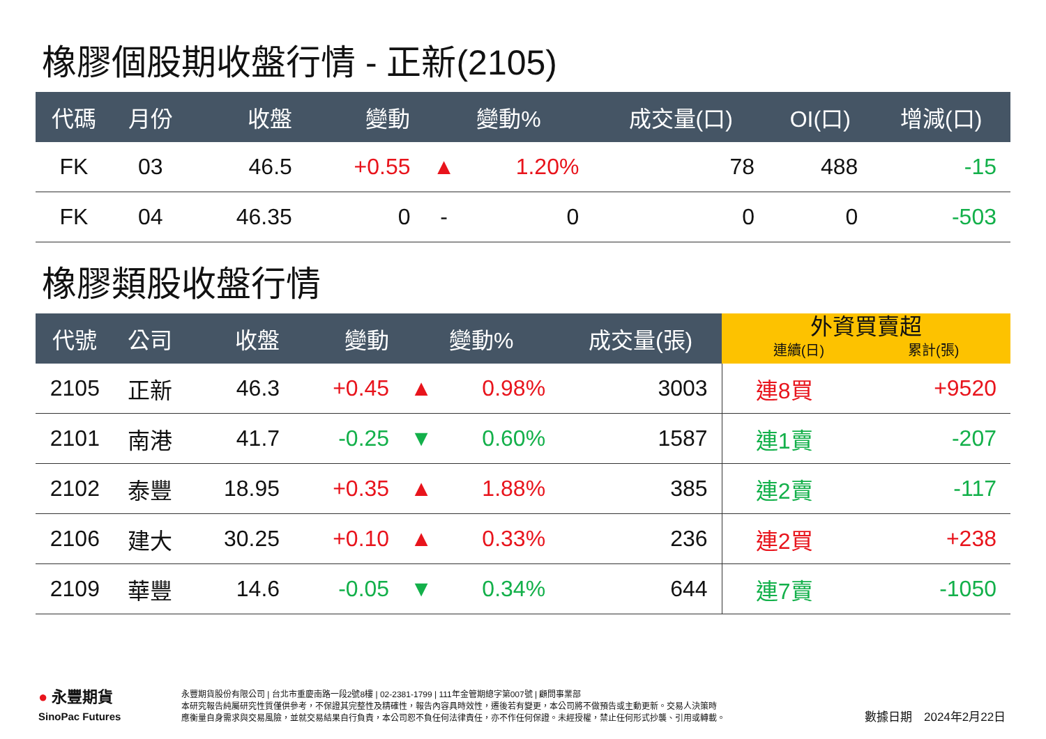橡膠個股期收盤行情 - 正新(2105)
| 代碼 | 月份 | 收盤 | 變動 | 變動% | | 成交量(口) | OI(口) | 增減(口) |
| --- | --- | --- | --- | --- | --- | --- | --- | --- |
| FK | 03 | 46.5 | +0.55 | ▲ | 1.20% | 78 | 488 | -15 |
| FK | 04 | 46.35 | 0 | - | 0 | 0 | 0 | -503 |
橡膠類股收盤行情
| 代號 | 公司 | 收盤 | 變動 | 變動% | | 成交量(張) | 外資買賣超 連續(日) 累計(張) | |
| --- | --- | --- | --- | --- | --- | --- | --- | --- |
| 2105 | 正新 | 46.3 | +0.45 | ▲ | 0.98% | 3003 | 連8買 | +9520 |
| 2101 | 南港 | 41.7 | -0.25 | ▼ | 0.60% | 1587 | 連1賣 | -207 |
| 2102 | 泰豐 | 18.95 | +0.35 | ▲ | 1.88% | 385 | 連2賣 | -117 |
| 2106 | 建大 | 30.25 | +0.10 | ▲ | 0.33% | 236 | 連2買 | +238 |
| 2109 | 華豐 | 14.6 | -0.05 | ▼ | 0.34% | 644 | 連7賣 | -1050 |
● 永豐期貨
SinoPac Futures
永豐期貨股份有限公司 | 台北市重慶南路一段2號8樓 | 02-2381-1799 | 111年金管期總字第007號 | 顧問事業部
本研究報告純屬研究性質僅供參考，不保證其完整性及精確性，報告內容具時效性，遷後若有變更，本公司將不做預告或主動更新。交易人決策時
應衡量自身需求與交易風險，並就交易結果自行負責，本公司恕不負任何法律責任，亦不作任何保證。未經授權，禁止任何形式抄襲、引用或轉載。
數據日期　2024年2月22日